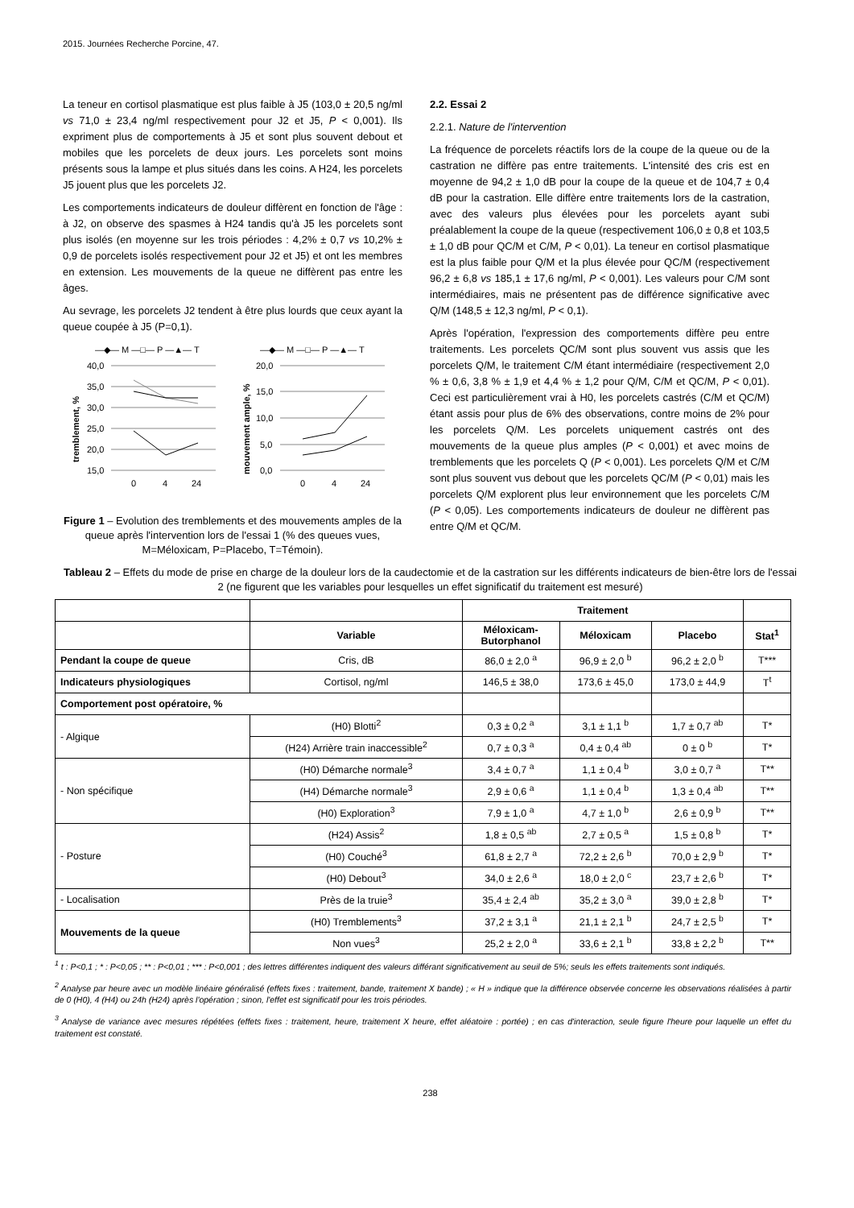2015. Journées Recherche Porcine, 47.
La teneur en cortisol plasmatique est plus faible à J5 (103,0 ± 20,5 ng/ml vs 71,0 ± 23,4 ng/ml respectivement pour J2 et J5, P < 0,001). Ils expriment plus de comportements à J5 et sont plus souvent debout et mobiles que les porcelets de deux jours. Les porcelets sont moins présents sous la lampe et plus situés dans les coins. A H24, les porcelets J5 jouent plus que les porcelets J2.
Les comportements indicateurs de douleur diffèrent en fonction de l'âge : à J2, on observe des spasmes à H24 tandis qu'à J5 les porcelets sont plus isolés (en moyenne sur les trois périodes : 4,2% ± 0,7 vs 10,2% ± 0,9 de porcelets isolés respectivement pour J2 et J5) et ont les membres en extension. Les mouvements de la queue ne diffèrent pas entre les âges.
Au sevrage, les porcelets J2 tendent à être plus lourds que ceux ayant la queue coupée à J5 (P=0,1).
—◆— M —□— P —▲— T
—◆— M —□— P —▲— T
40,0
35,0
30,0
25,0
20,0
15,0
20,0
15,0
10,0
5,0
0,0
0
4
24
0
4
24
tremblement, %
mouvement ample, %
Figure 1 – Evolution des tremblements et des mouvements amples de la queue après l'intervention lors de l'essai 1 (% des queues vues, M=Méloxicam, P=Placebo, T=Témoin).
2.2. Essai 2
2.2.1. Nature de l'intervention
La fréquence de porcelets réactifs lors de la coupe de la queue ou de la castration ne diffère pas entre traitements. L'intensité des cris est en moyenne de 94,2 ± 1,0 dB pour la coupe de la queue et de 104,7 ± 0,4 dB pour la castration. Elle diffère entre traitements lors de la castration, avec des valeurs plus élevées pour les porcelets ayant subi préalablement la coupe de la queue (respectivement 106,0 ± 0,8 et 103,5 ± 1,0 dB pour QC/M et C/M, P < 0,01). La teneur en cortisol plasmatique est la plus faible pour Q/M et la plus élevée pour QC/M (respectivement 96,2 ± 6,8 vs 185,1 ± 17,6 ng/ml, P < 0,001). Les valeurs pour C/M sont intermédiaires, mais ne présentent pas de différence significative avec Q/M (148,5 ± 12,3 ng/ml, P < 0,1).
Après l'opération, l'expression des comportements diffère peu entre traitements. Les porcelets QC/M sont plus souvent vus assis que les porcelets Q/M, le traitement C/M étant intermédiaire (respectivement 2,0 % ± 0,6, 3,8 % ± 1,9 et 4,4 % ± 1,2 pour Q/M, C/M et QC/M, P < 0,01). Ceci est particulièrement vrai à H0, les porcelets castrés (C/M et QC/M) étant assis pour plus de 6% des observations, contre moins de 2% pour les porcelets Q/M. Les porcelets uniquement castrés ont des mouvements de la queue plus amples (P < 0,001) et avec moins de tremblements que les porcelets Q (P < 0,001). Les porcelets Q/M et C/M sont plus souvent vus debout que les porcelets QC/M (P < 0,01) mais les porcelets Q/M explorent plus leur environnement que les porcelets C/M (P < 0,05). Les comportements indicateurs de douleur ne diffèrent pas entre Q/M et QC/M.
Tableau 2 – Effets du mode de prise en charge de la douleur lors de la caudectomie et de la castration sur les différents indicateurs de bien-être lors de l'essai 2 (ne figurent que les variables pour lesquelles un effet significatif du traitement est mesuré)
| | | Traitement | | | |
| --- | --- | --- | --- | --- | --- |
| | Variable | Méloxicam- Butorphanol | Méloxicam | Placebo | Stat<sup>1</sup> |
| Pendant la coupe de queue | Cris, dB | 86,0 ± 2,0 <sup>a</sup> | 96,9 ± 2,0 <sup>b</sup> | 96,2 ± 2,0 <sup>b</sup> | T*** |
| Indicateurs physiologiques | Cortisol, ng/ml | 146,5 ± 38,0 | 173,6 ± 45,0 | 173,0 ± 44,9 | T<sup>t</sup> |
| Comportement post opératoire, % | | | | | |
| - Algique | (H0) Blotti<sup>2</sup> | 0,3 ± 0,2 <sup>a</sup> | 3,1 ± 1,1 <sup>b</sup> | 1,7 ± 0,7 <sup>ab</sup> | T* |
| | (H24) Arrière train inaccessible<sup>2</sup> | 0,7 ± 0,3 <sup>a</sup> | 0,4 ± 0,4 <sup>ab</sup> | 0 ± 0 <sup>b</sup> | T* |
| - Non spécifique | (H0) Démarche normale<sup>3</sup> | 3,4 ± 0,7 <sup>a</sup> | 1,1 ± 0,4 <sup>b</sup> | 3,0 ± 0,7 <sup>a</sup> | T** |
| | (H4) Démarche normale<sup>3</sup> | 2,9 ± 0,6 <sup>a</sup> | 1,1 ± 0,4 <sup>b</sup> | 1,3 ± 0,4 <sup>ab</sup> | T** |
| | (H0) Exploration<sup>3</sup> | 7,9 ± 1,0 <sup>a</sup> | 4,7 ± 1,0 <sup>b</sup> | 2,6 ± 0,9 <sup>b</sup> | T** |
| - Posture | (H24) Assis<sup>2</sup> | 1,8 ± 0,5 <sup>ab</sup> | 2,7 ± 0,5 <sup>a</sup> | 1,5 ± 0,8 <sup>b</sup> | T* |
| | (H0) Couché<sup>3</sup> | 61,8 ± 2,7 <sup>a</sup> | 72,2 ± 2,6 <sup>b</sup> | 70,0 ± 2,9 <sup>b</sup> | T* |
| | (H0) Debout<sup>3</sup> | 34,0 ± 2,6 <sup>a</sup> | 18,0 ± 2,0 <sup>c</sup> | 23,7 ± 2,6 <sup>b</sup> | T* |
| - Localisation | Près de la truie<sup>3</sup> | 35,4 ± 2,4 <sup>ab</sup> | 35,2 ± 3,0 <sup>a</sup> | 39,0 ± 2,8 <sup>b</sup> | T* |
| Mouvements de la queue | (H0) Tremblements<sup>3</sup> | 37,2 ± 3,1 <sup>a</sup> | 21,1 ± 2,1 <sup>b</sup> | 24,7 ± 2,5 <sup>b</sup> | T* |
| | Non vues<sup>3</sup> | 25,2 ± 2,0 <sup>a</sup> | 33,6 ± 2,1 <sup>b</sup> | 33,8 ± 2,2 <sup>b</sup> | T** |
<sup>1</sup> t : P<0,1 ; * : P<0,05 ; ** : P<0,01 ; *** : P<0,001 ; des lettres différentes indiquent des valeurs différant significativement au seuil de 5%; seuls les effets traitements sont indiqués.
<sup>2</sup> Analyse par heure avec un modèle linéaire généralisé (effets fixes : traitement, bande, traitement X bande) ; « H » indique que la différence observée concerne les observations réalisées à partir de 0 (H0), 4 (H4) ou 24h (H24) après l'opération ; sinon, l'effet est significatif pour les trois périodes.
<sup>3</sup> Analyse de variance avec mesures répétées (effets fixes : traitement, heure, traitement X heure, effet aléatoire : portée) ; en cas d'interaction, seule figure l'heure pour laquelle un effet du traitement est constaté.
238